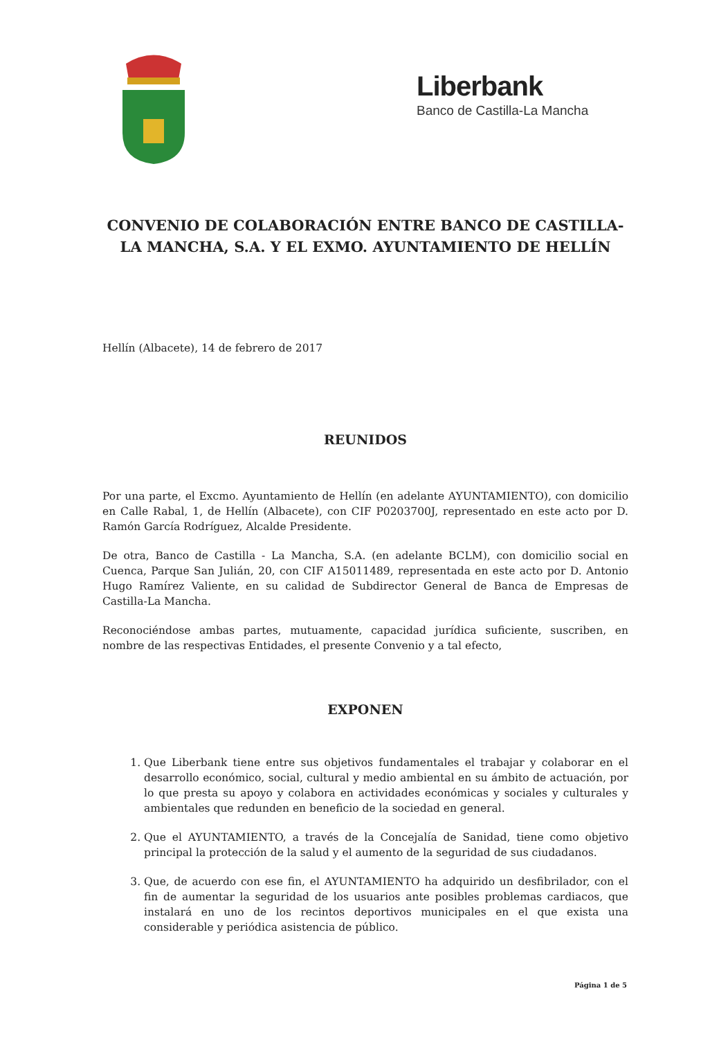Liberbank
Banco de Castilla-La Mancha
CONVENIO DE COLABORACIÓN ENTRE BANCO DE CASTILLA-LA MANCHA, S.A. Y EL EXMO. AYUNTAMIENTO DE HELLÍN
Hellín (Albacete), 14 de febrero de 2017
REUNIDOS
Por una parte, el Excmo. Ayuntamiento de Hellín (en adelante AYUNTAMIENTO), con domicilio en Calle Rabal, 1, de Hellín (Albacete), con CIF P0203700J, representado en este acto por D. Ramón García Rodríguez, Alcalde Presidente.
De otra, Banco de Castilla - La Mancha, S.A. (en adelante BCLM), con domicilio social en Cuenca, Parque San Julián, 20, con CIF A15011489, representada en este acto por D. Antonio Hugo Ramírez Valiente, en su calidad de Subdirector General de Banca de Empresas de Castilla-La Mancha.
Reconociéndose ambas partes, mutuamente, capacidad jurídica suficiente, suscriben, en nombre de las respectivas Entidades, el presente Convenio y a tal efecto,
EXPONEN
1. Que Liberbank tiene entre sus objetivos fundamentales el trabajar y colaborar en el desarrollo económico, social, cultural y medio ambiental en su ámbito de actuación, por lo que presta su apoyo y colabora en actividades económicas y sociales y culturales y ambientales que redunden en beneficio de la sociedad en general.
2. Que el AYUNTAMIENTO, a través de la Concejalía de Sanidad, tiene como objetivo principal la protección de la salud y el aumento de la seguridad de sus ciudadanos.
3. Que, de acuerdo con ese fin, el AYUNTAMIENTO ha adquirido un desfibrilador, con el fin de aumentar la seguridad de los usuarios ante posibles problemas cardiacos, que instalará en uno de los recintos deportivos municipales en el que exista una considerable y periódica asistencia de público.
Página 1 de 5